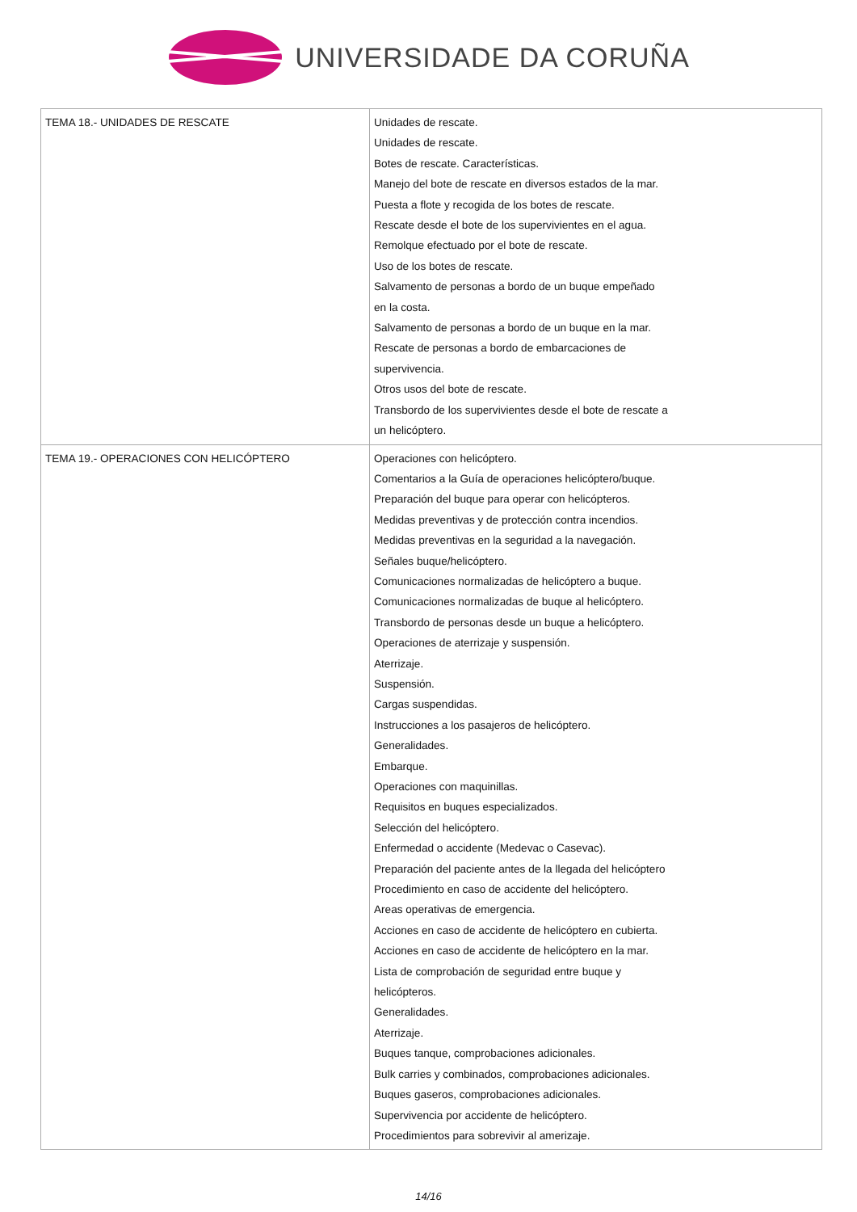UNIVERSIDADE DA CORUÑA
| TEMA 18.- UNIDADES DE RESCATE | Unidades de rescate. Unidades de rescate. Botes de rescate. Características. Manejo del bote de rescate en diversos estados de la mar. Puesta a flote y recogida de los botes de rescate. Rescate desde el bote de los supervivientes en el agua. Remolque efectuado por el bote de rescate. Uso de los botes de rescate. Salvamento de personas a bordo de un buque empeñado en la costa. Salvamento de personas a bordo de un buque en la mar. Rescate de personas a bordo de embarcaciones de supervivencia. Otros usos del bote de rescate. Transbordo de los supervivientes desde el bote de rescate a un helicóptero. |
| TEMA 19.- OPERACIONES CON HELICÓPTERO | Operaciones con helicóptero. Comentarios a la Guía de operaciones helicóptero/buque. Preparación del buque para operar con helicópteros. Medidas preventivas y de protección contra incendios. Medidas preventivas en la seguridad a la navegación. Señales buque/helicóptero. Comunicaciones normalizadas de helicóptero a buque. Comunicaciones normalizadas de buque al helicóptero. Transbordo de personas desde un buque a helicóptero. Operaciones de aterrizaje y suspensión. Aterrizaje. Suspensión. Cargas suspendidas. Instrucciones a los pasajeros de helicóptero. Generalidades. Embarque. Operaciones con maquinillas. Requisitos en buques especializados. Selección del helicóptero. Enfermedad o accidente (Medevac o Casevac). Preparación del paciente antes de la llegada del helicóptero Procedimiento en caso de accidente del helicóptero. Areas operativas de emergencia. Acciones en caso de accidente de helicóptero en cubierta. Acciones en caso de accidente de helicóptero en la mar. Lista de comprobación de seguridad entre buque y helicópteros. Generalidades. Aterrizaje. Buques tanque, comprobaciones adicionales. Bulk carries y combinados, comprobaciones adicionales. Buques gaseros, comprobaciones adicionales. Supervivencia por accidente de helicóptero. Procedimientos para sobrevivir al amerizaje. |
14/16